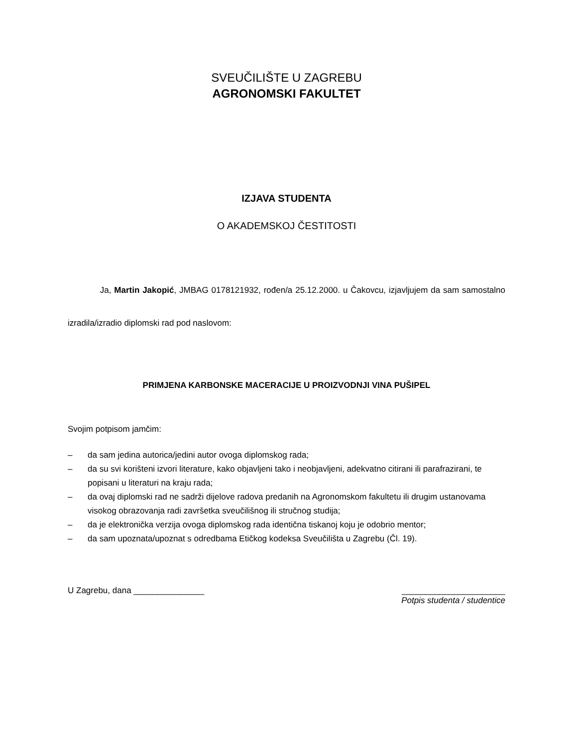SVEUČILIŠTE U ZAGREBU
AGRONOMSKI FAKULTET
IZJAVA STUDENTA
O AKADEMSKOJ ČESTITOSTI
Ja, Martin Jakopić, JMBAG 0178121932, rođen/a 25.12.2000. u Čakovcu, izjavljujem da sam samostalno izradila/izradio diplomski rad pod naslovom:
PRIMJENA KARBONSKE MACERACIJE U PROIZVODNJI VINA PUŠIPEL
Svojim potpisom jamčim:
– da sam jedina autorica/jedini autor ovoga diplomskog rada;
– da su svi korišteni izvori literature, kako objavljeni tako i neobjavljeni, adekvatno citirani ili parafrazirani, te popisani u literaturi na kraju rada;
– da ovaj diplomski rad ne sadrži dijelove radova predanih na Agronomskom fakultetu ili drugim ustanovama visokog obrazovanja radi završetka sveučilišnog ili stručnog studija;
– da je elektronička verzija ovoga diplomskog rada identična tiskanoj koju je odobrio mentor;
– da sam upoznata/upoznat s odredbama Etičkog kodeksa Sveučilišta u Zagrebu (Čl. 19).
U Zagrebu, dana _______________
______________________
Potpis studenta / studentice